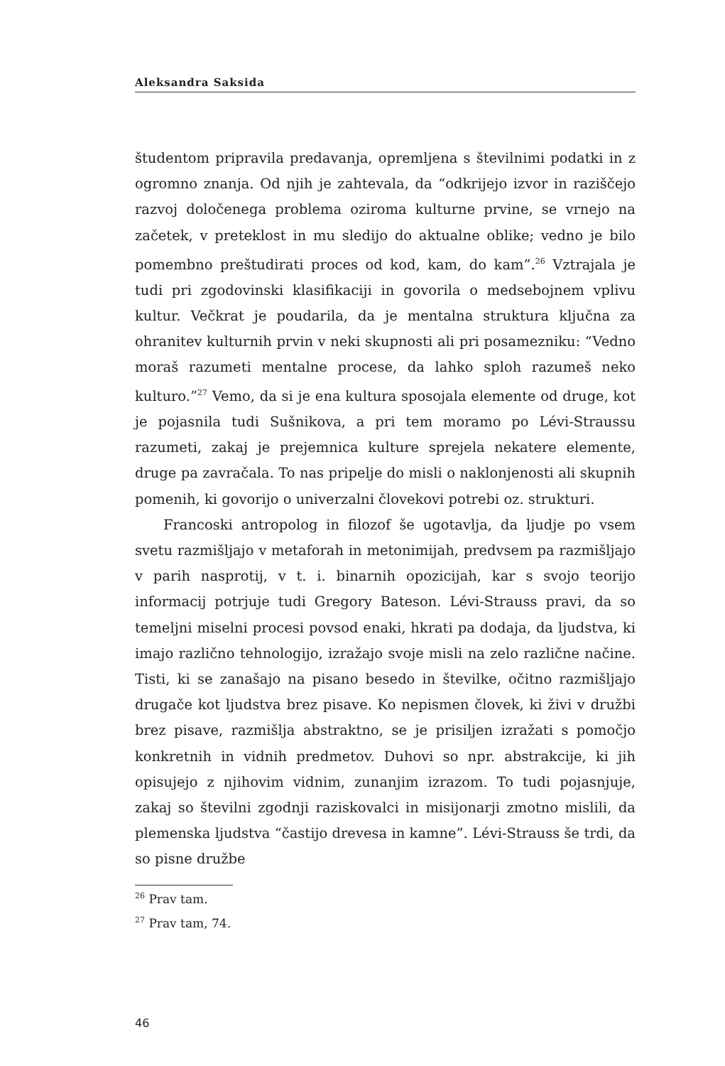Aleksandra Saksida
študentom pripravila predavanja, opremljena s številnimi podatki in z ogromno znanja. Od njih je zahtevala, da “odkrijejo izvor in raziščejo razvoj določenega problema oziroma kulturne prvine, se vrnejo na začetek, v preteklost in mu sledijo do aktualne oblike; vedno je bilo pomembno preštudirati proces od kod, kam, do kam”.<sup>26</sup> Vztrajala je tudi pri zgodovinski klasifikaciji in govorila o medsebojnem vplivu kultur. Večkrat je poudarila, da je mentalna struktura ključna za ohranitev kulturnih prvin v neki skupnosti ali pri posamezniku: “Vedno moraš razumeti mentalne procese, da lahko sploh razumeš neko kulturo.”<sup>27</sup> Vemo, da si je ena kultura sposojala elemente od druge, kot je pojasnila tudi Sušnikova, a pri tem moramo po Lévi-Straussu razumeti, zakaj je prejemnica kulture sprejela nekatere elemente, druge pa zavračala. To nas pripelje do misli o naklonjenosti ali skupnih pomenih, ki govorijo o univerzalni človekovi potrebi oz. strukturi.
Francoski antropolog in filozof še ugotavlja, da ljudje po vsem svetu razmišljajo v metaforah in metonimijah, predvsem pa razmišljajo v parih nasprotij, v t. i. binarnih opozicijah, kar s svojo teorijo informacij potrjuje tudi Gregory Bateson. Lévi-Strauss pravi, da so temeljni miselni procesi povsod enaki, hkrati pa dodaja, da ljudstva, ki imajo različno tehnologijo, izražajo svoje misli na zelo različne načine. Tisti, ki se zanašajo na pisano besedo in številke, očitno razmišljajo drugače kot ljudstva brez pisave. Ko nepismen človek, ki živi v družbi brez pisave, razmišlja abstraktno, se je prisiljen izražati s pomočjo konkretnih in vidnih predmetov. Duhovi so npr. abstrakcije, ki jih opisujejo z njihovim vidnim, zunanjim izrazom. To tudi pojasnjuje, zakaj so številni zgodnji raziskovalci in misijonarji zmotno mislili, da plemenska ljudstva “častijo drevesa in kamne”. Lévi-Strauss še trdi, da so pisne družbe
<sup>26</sup> Prav tam.
<sup>27</sup> Prav tam, 74.
46